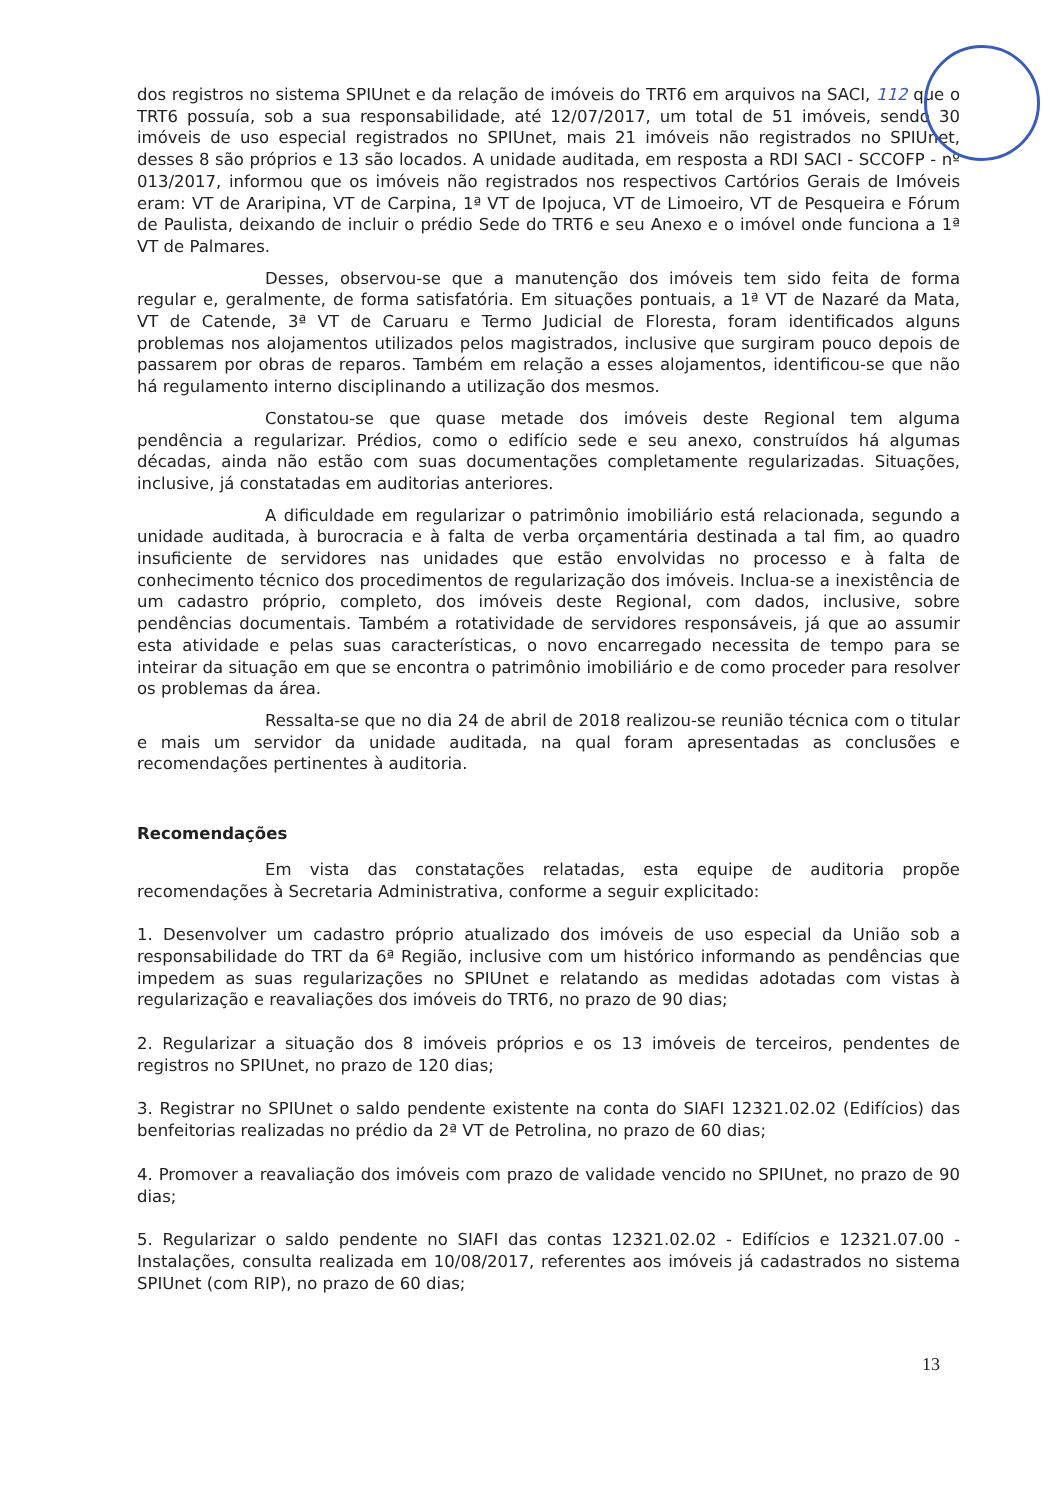dos registros no sistema SPIUnet e da relação de imóveis do TRT6 em arquivos na SACI, 112 que o TRT6 possuía, sob a sua responsabilidade, até 12/07/2017, um total de 51 imóveis, sendo 30 imóveis de uso especial registrados no SPIUnet, mais 21 imóveis não registrados no SPIUnet, desses 8 são próprios e 13 são locados. A unidade auditada, em resposta a RDI SACI - SCCOFP - nº 013/2017, informou que os imóveis não registrados nos respectivos Cartórios Gerais de Imóveis eram: VT de Araripina, VT de Carpina, 1ª VT de Ipojuca, VT de Limoeiro, VT de Pesqueira e Fórum de Paulista, deixando de incluir o prédio Sede do TRT6 e seu Anexo e o imóvel onde funciona a 1ª VT de Palmares.
Desses, observou-se que a manutenção dos imóveis tem sido feita de forma regular e, geralmente, de forma satisfatória. Em situações pontuais, a 1ª VT de Nazaré da Mata, VT de Catende, 3ª VT de Caruaru e Termo Judicial de Floresta, foram identificados alguns problemas nos alojamentos utilizados pelos magistrados, inclusive que surgiram pouco depois de passarem por obras de reparos. Também em relação a esses alojamentos, identificou-se que não há regulamento interno disciplinando a utilização dos mesmos.
Constatou-se que quase metade dos imóveis deste Regional tem alguma pendência a regularizar. Prédios, como o edifício sede e seu anexo, construídos há algumas décadas, ainda não estão com suas documentações completamente regularizadas. Situações, inclusive, já constatadas em auditorias anteriores.
A dificuldade em regularizar o patrimônio imobiliário está relacionada, segundo a unidade auditada, à burocracia e à falta de verba orçamentária destinada a tal fim, ao quadro insuficiente de servidores nas unidades que estão envolvidas no processo e à falta de conhecimento técnico dos procedimentos de regularização dos imóveis. Inclua-se a inexistência de um cadastro próprio, completo, dos imóveis deste Regional, com dados, inclusive, sobre pendências documentais. Também a rotatividade de servidores responsáveis, já que ao assumir esta atividade e pelas suas características, o novo encarregado necessita de tempo para se inteirar da situação em que se encontra o patrimônio imobiliário e de como proceder para resolver os problemas da área.
Ressalta-se que no dia 24 de abril de 2018 realizou-se reunião técnica com o titular e mais um servidor da unidade auditada, na qual foram apresentadas as conclusões e recomendações pertinentes à auditoria.
Recomendações
Em vista das constatações relatadas, esta equipe de auditoria propõe recomendações à Secretaria Administrativa, conforme a seguir explicitado:
1. Desenvolver um cadastro próprio atualizado dos imóveis de uso especial da União sob a responsabilidade do TRT da 6ª Região, inclusive com um histórico informando as pendências que impedem as suas regularizações no SPIUnet e relatando as medidas adotadas com vistas à regularização e reavaliações dos imóveis do TRT6, no prazo de 90 dias;
2. Regularizar a situação dos 8 imóveis próprios e os 13 imóveis de terceiros, pendentes de registros no SPIUnet, no prazo de 120 dias;
3. Registrar no SPIUnet o saldo pendente existente na conta do SIAFI 12321.02.02 (Edifícios) das benfeitorias realizadas no prédio da 2ª VT de Petrolina, no prazo de 60 dias;
4. Promover a reavaliação dos imóveis com prazo de validade vencido no SPIUnet, no prazo de 90 dias;
5. Regularizar o saldo pendente no SIAFI das contas 12321.02.02 - Edifícios e 12321.07.00 - Instalações, consulta realizada em 10/08/2017, referentes aos imóveis já cadastrados no sistema SPIUnet (com RIP), no prazo de 60 dias;
13